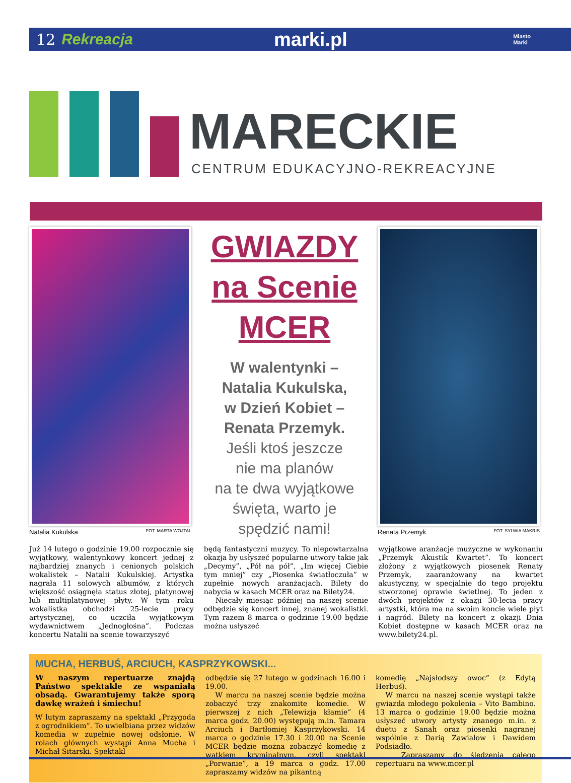12 Rekreacja marki.pl Miasto
Marki
MARECKIE
CENTRUM EDUKACYJNO-REKREACYJNE
Natalia Kukulska FOT. MARTA WOJTAL
GWIAZDY
na Scenie
MCER
W walentynki –
Natalia Kukulska,
w Dzień Kobiet –
Renata Przemyk.
Jeśli ktoś jeszcze
nie ma planów
na te dwa wyjątkowe
święta, warto je
spędzić nami!
Renata Przemyk FOT. SYLWIA MAKRIS
Już 14 lutego o godzinie 19.00 rozpocznie się wyjątkowy, walentynkowy koncert jednej z najbardziej znanych i cenionych polskich wokalistek – Natalii Kukulskiej. Artystka nagrała 11 solowych albumów, z których większość osiągnęła status złotej, platynowej lub multiplatynowej płyty. W tym roku wokalistka obchodzi 25-lecie pracy artystycznej, co uczciła wyjątkowym wydawnictwem „Jednogłośna”. Podczas koncertu Natalii na scenie towarzyszyć
będą fantastyczni muzycy. To niepowtarzalna okazja by usłyszeć popularne utwory takie jak „Decymy”, „Pół na pół”, „Im więcej Ciebie tym mniej” czy „Piosenka światłoczuła” w zupełnie nowych aranżacjach. Bilety do nabycia w kasach MCER oraz na Bilety24.
Niecały miesiąc później na naszej scenie odbędzie się koncert innej, znanej wokalistki. Tym razem 8 marca o godzinie 19.00 będzie można usłyszeć
wyjątkowe aranżacje muzyczne w wykonaniu „Przemyk Akustik Kwartet”. To koncert złożony z wyjątkowych piosenek Renaty Przemyk, zaaranżowany na kwartet akustyczny, w specjalnie do tego projektu stworzonej oprawie świetlnej. To jeden z dwóch projektów z okazji 30-lecia pracy artystki, która ma na swoim koncie wiele płyt i nagród. Bilety na koncert z okazji Dnia Kobiet dostępne w kasach MCER oraz na www.bilety24.pl.
MUCHA, HERBUŚ, ARCIUCH, KASPRZYKOWSKI...
W naszym repertuarze znajdą Państwo spektakle ze wspaniałą obsadą. Gwarantujemy także sporą dawkę wrażeń i śmiechu!
W lutym zapraszamy na spektakl „Przygoda z ogrodnikiem”. To uwielbiana przez widzów komedia w zupełnie nowej odsłonie. W rolach głównych wystąpi Anna Mucha i Michał Sitarski. Spektakl
odbędzie się 27 lutego w godzinach 16.00 i 19.00.
W marcu na naszej scenie będzie można zobaczyć trzy znakomite komedie. W pierwszej z nich „Telewizja kłamie” (4 marca godz. 20.00) występują m.in. Tamara Arciuch i Bartłomiej Kasprzykowski. 14 marca o godzinie 17.30 i 20.00 na Scenie MCER będzie można zobaczyć komedię z wątkiem kryminalnym, czyli spektakl „Porwanie”, a 19 marca o godz. 17.00 zapraszamy widzów na pikantną
komedię „Najsłodszy owoc” (z Edytą Herbuś).
W marcu na naszej scenie wystąpi także gwiazda młodego pokolenia – Vito Bambino. 13 marca o godzinie 19.00 będzie można usłyszeć utwory artysty znanego m.in. z duetu z Sanah oraz piosenki nagranej wspólnie z Darią Zawiałow i Dawidem Podsiadło.
Zapraszamy do śledzenia całego repertuaru na www.mcer.pl